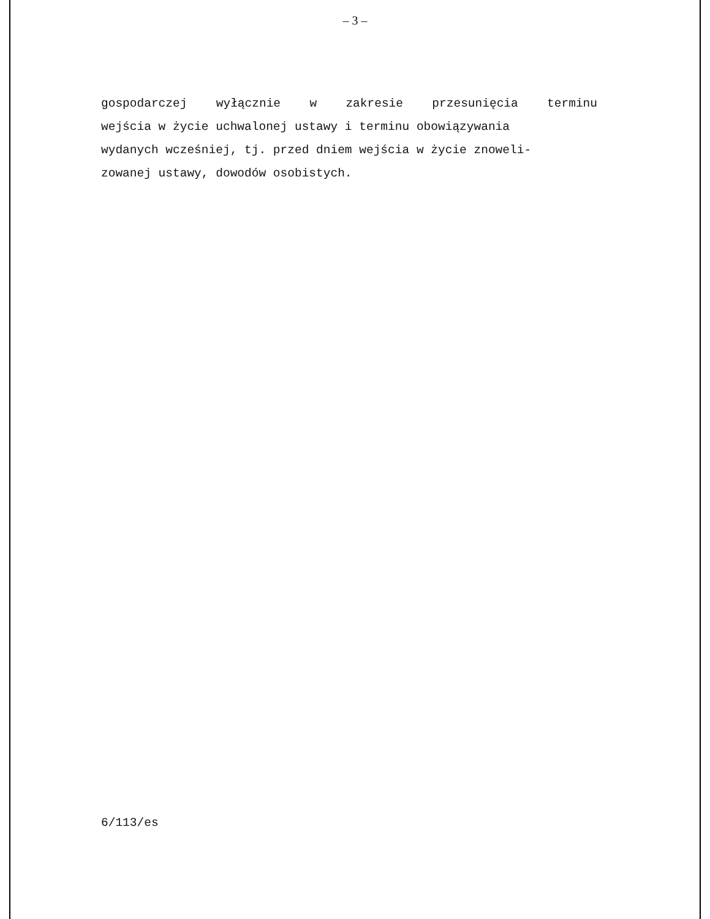– 3 –
gospodarczej wyłącznie w zakresie przesunięcia terminu
wejścia w życie uchwalonej ustawy i terminu obowiązywania
wydanych wcześniej, tj. przed dniem wejścia w życie znoweli-
zowanej ustawy, dowodów osobistych.
6/113/es